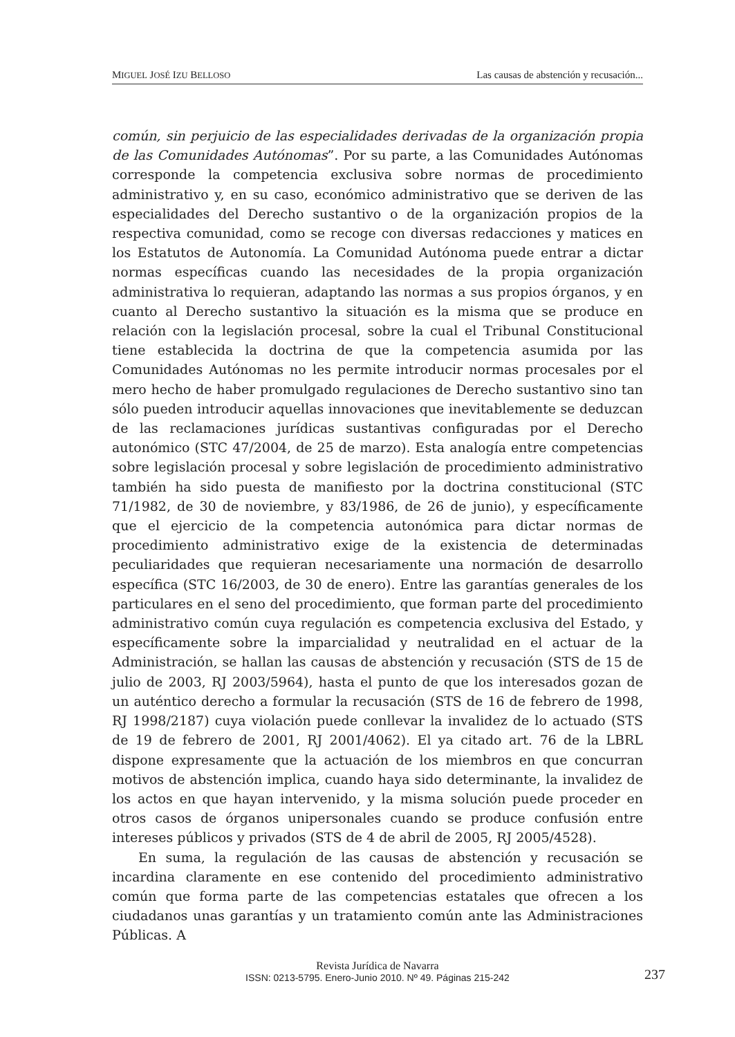MIGUEL JOSÉ IZU BELLOSO Las causas de abstención y recusación...
común, sin perjuicio de las especialidades derivadas de la organización propia de las Comunidades Autónomas”. Por su parte, a las Comunidades Autónomas corresponde la competencia exclusiva sobre normas de procedimiento administrativo y, en su caso, económico administrativo que se deriven de las especialidades del Derecho sustantivo o de la organización propios de la respectiva comunidad, como se recoge con diversas redacciones y matices en los Estatutos de Autonomía. La Comunidad Autónoma puede entrar a dictar normas específicas cuando las necesidades de la propia organización administrativa lo requieran, adaptando las normas a sus propios órganos, y en cuanto al Derecho sustantivo la situación es la misma que se produce en relación con la legislación procesal, sobre la cual el Tribunal Constitucional tiene establecida la doctrina de que la competencia asumida por las Comunidades Autónomas no les permite introducir normas procesales por el mero hecho de haber promulgado regulaciones de Derecho sustantivo sino tan sólo pueden introducir aquellas innovaciones que inevitablemente se deduzcan de las reclamaciones jurídicas sustantivas configuradas por el Derecho autonómico (STC 47/2004, de 25 de marzo). Esta analogía entre competencias sobre legislación procesal y sobre legislación de procedimiento administrativo también ha sido puesta de manifiesto por la doctrina constitucional (STC 71/1982, de 30 de noviembre, y 83/1986, de 26 de junio), y específicamente que el ejercicio de la competencia autonómica para dictar normas de procedimiento administrativo exige de la existencia de determinadas peculiaridades que requieran necesariamente una normación de desarrollo específica (STC 16/2003, de 30 de enero). Entre las garantías generales de los particulares en el seno del procedimiento, que forman parte del procedimiento administrativo común cuya regulación es competencia exclusiva del Estado, y específicamente sobre la imparcialidad y neutralidad en el actuar de la Administración, se hallan las causas de abstención y recusación (STS de 15 de julio de 2003, RJ 2003/5964), hasta el punto de que los interesados gozan de un auténtico derecho a formular la recusación (STS de 16 de febrero de 1998, RJ 1998/2187) cuya violación puede conllevar la invalidez de lo actuado (STS de 19 de febrero de 2001, RJ 2001/4062). El ya citado art. 76 de la LBRL dispone expresamente que la actuación de los miembros en que concurran motivos de abstención implica, cuando haya sido determinante, la invalidez de los actos en que hayan intervenido, y la misma solución puede proceder en otros casos de órganos unipersonales cuando se produce confusión entre intereses públicos y privados (STS de 4 de abril de 2005, RJ 2005/4528).
En suma, la regulación de las causas de abstención y recusación se incardina claramente en ese contenido del procedimiento administrativo común que forma parte de las competencias estatales que ofrecen a los ciudadanos unas garantías y un tratamiento común ante las Administraciones Públicas. A
Revista Jurídica de Navarra
ISSN: 0213-5795. Enero-Junio 2010. Nº 49. Páginas 215-242
237